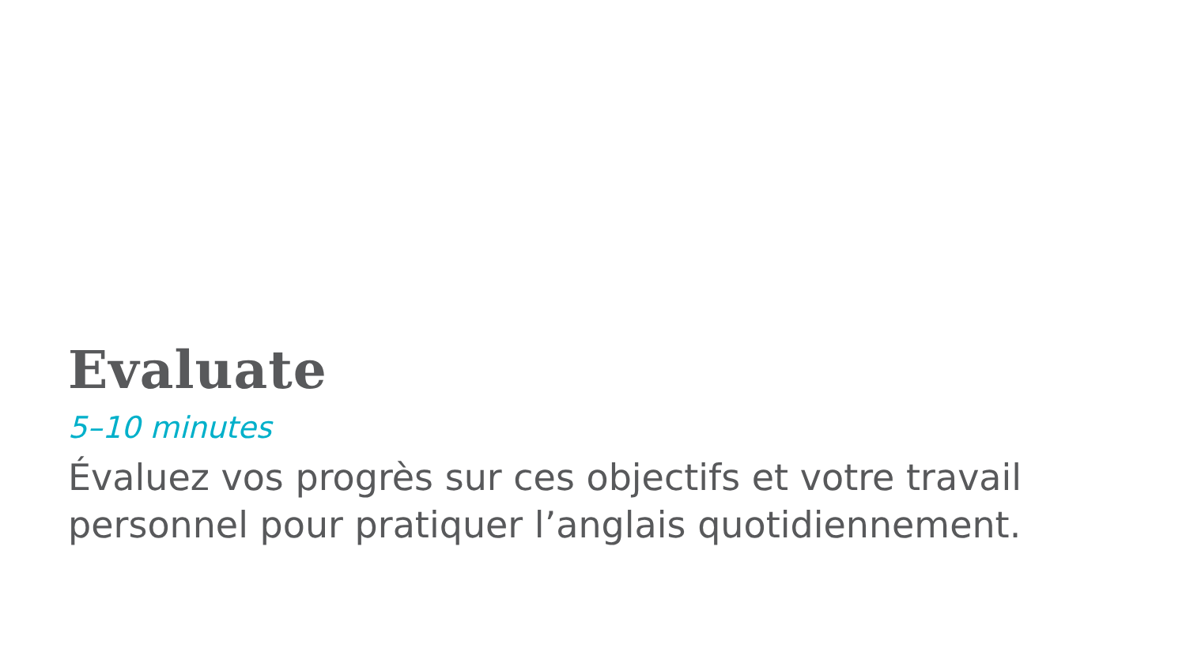Evaluate
5–10 minutes
Évaluez vos progrès sur ces objectifs et votre travail personnel pour pratiquer l’anglais quotidiennement.